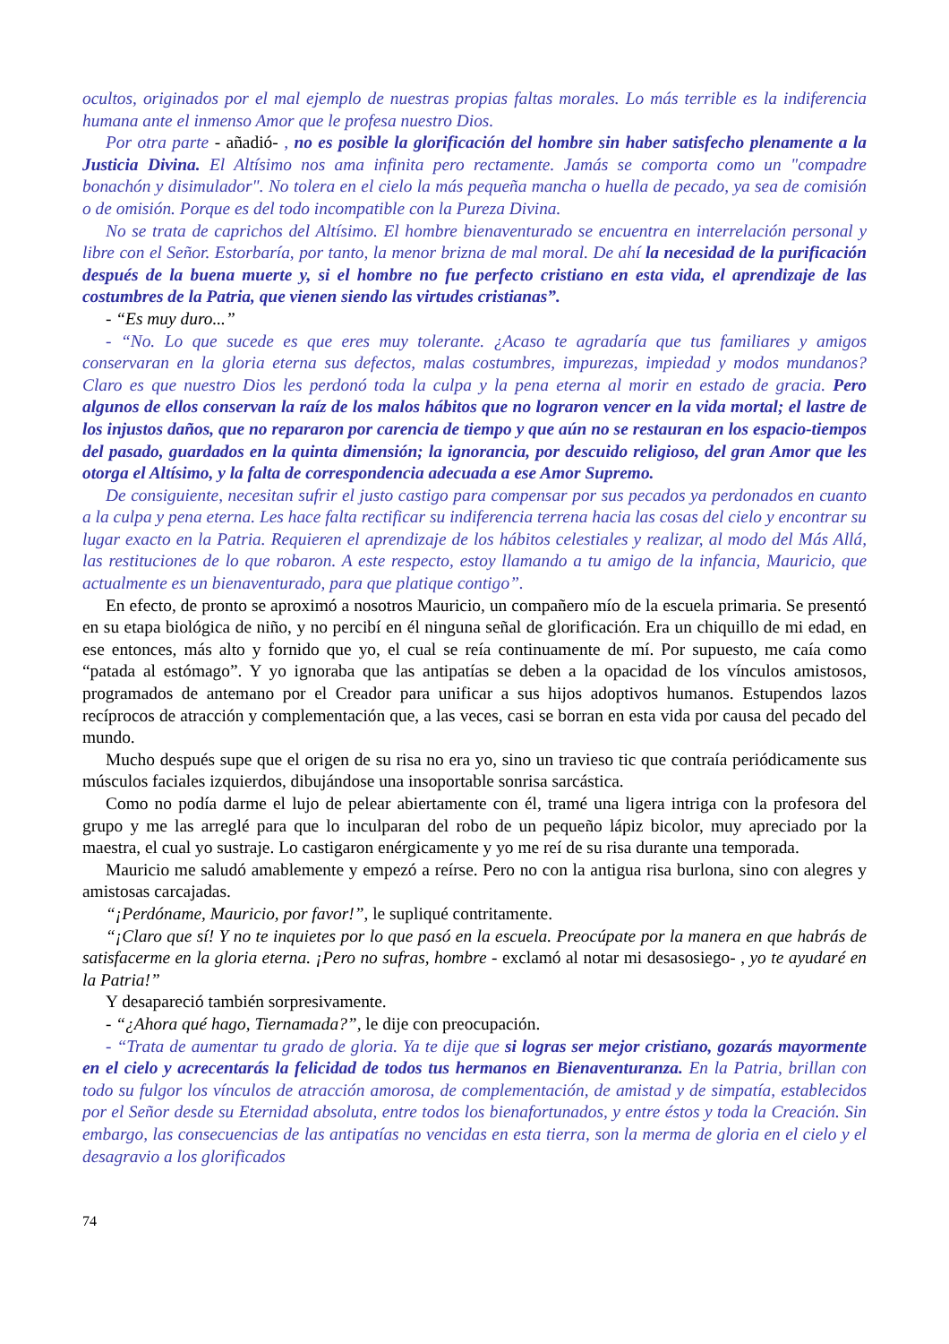ocultos, originados por el mal ejemplo de nuestras propias faltas morales. Lo más terrible es la indiferencia humana ante el inmenso Amor que le profesa nuestro Dios.
Por otra parte - añadió- , no es posible la glorificación del hombre sin haber satisfecho plenamente a la Justicia Divina. El Altísimo nos ama infinita pero rectamente. Jamás se comporta como un "compadre bonachón y disimulador". No tolera en el cielo la más pequeña mancha o huella de pecado, ya sea de comisión o de omisión. Porque es del todo incompatible con la Pureza Divina.
No se trata de caprichos del Altísimo. El hombre bienaventurado se encuentra en interrelación personal y libre con el Señor. Estorbaría, por tanto, la menor brizna de mal moral. De ahí la necesidad de la purificación después de la buena muerte y, si el hombre no fue perfecto cristiano en esta vida, el aprendizaje de las costumbres de la Patria, que vienen siendo las virtudes cristianas”.
- “Es muy duro...”
- “No. Lo que sucede es que eres muy tolerante. ¿Acaso te agradaría que tus familiares y amigos conservaran en la gloria eterna sus defectos, malas costumbres, impurezas, impiedad y modos mundanos? Claro es que nuestro Dios les perdonó toda la culpa y la pena eterna al morir en estado de gracia. Pero algunos de ellos conservan la raíz de los malos hábitos que no lograron vencer en la vida mortal; el lastre de los injustos daños, que no repararon por carencia de tiempo y que aún no se restauran en los espacio-tiempos del pasado, guardados en la quinta dimensión; la ignorancia, por descuido religioso, del gran Amor que les otorga el Altísimo, y la falta de correspondencia adecuada a ese Amor Supremo.
De consiguiente, necesitan sufrir el justo castigo para compensar por sus pecados ya perdonados en cuanto a la culpa y pena eterna. Les hace falta rectificar su indiferencia terrena hacia las cosas del cielo y encontrar su lugar exacto en la Patria. Requieren el aprendizaje de los hábitos celestiales y realizar, al modo del Más Allá, las restituciones de lo que robaron. A este respecto, estoy llamando a tu amigo de la infancia, Mauricio, que actualmente es un bienaventurado, para que platique contigo”.
En efecto, de pronto se aproximó a nosotros Mauricio, un compañero mío de la escuela primaria. Se presentó en su etapa biológica de niño, y no percibí en él ninguna señal de glorificación. Era un chiquillo de mi edad, en ese entonces, más alto y fornido que yo, el cual se reía continuamente de mí. Por supuesto, me caía como “patada al estómago”. Y yo ignoraba que las antipatías se deben a la opacidad de los vínculos amistosos, programados de antemano por el Creador para unificar a sus hijos adoptivos humanos. Estupendos lazos recíprocos de atracción y complementación que, a las veces, casi se borran en esta vida por causa del pecado del mundo.
Mucho después supe que el origen de su risa no era yo, sino un travieso tic que contraía periódicamente sus músculos faciales izquierdos, dibujándose una insoportable sonrisa sarcástica.
Como no podía darme el lujo de pelear abiertamente con él, tramé una ligera intriga con la profesora del grupo y me las arreglé para que lo inculparan del robo de un pequeño lápiz bicolor, muy apreciado por la maestra, el cual yo sustraje. Lo castigaron enérgicamente y yo me reí de su risa durante una temporada.
Mauricio me saludó amablemente y empezó a reírse. Pero no con la antigua risa burlona, sino con alegres y amistosas carcajadas.
“¡Perdóname, Mauricio, por favor!”, le supliqué contritamente.
“¡Claro que sí! Y no te inquietes por lo que pasó en la escuela. Preocúpate por la manera en que habrás de satisfacerme en la gloria eterna. ¡Pero no sufras, hombre - exclamó al notar mi desasosiego- , yo te ayudaré en la Patria!”
Y desapareció también sorpresivamente.
- “¿Ahora qué hago, Tiernamada?”, le dije con preocupación.
- “Trata de aumentar tu grado de gloria. Ya te dije que si logras ser mejor cristiano, gozarás mayormente en el cielo y acrecentarás la felicidad de todos tus hermanos en Bienaventuranza. En la Patria, brillan con todo su fulgor los vínculos de atracción amorosa, de complementación, de amistad y de simpatía, establecidos por el Señor desde su Eternidad absoluta, entre todos los bienafortunados, y entre éstos y toda la Creación. Sin embargo, las consecuencias de las antipatías no vencidas en esta tierra, son la merma de gloria en el cielo y el desagravio a los glorificados
74